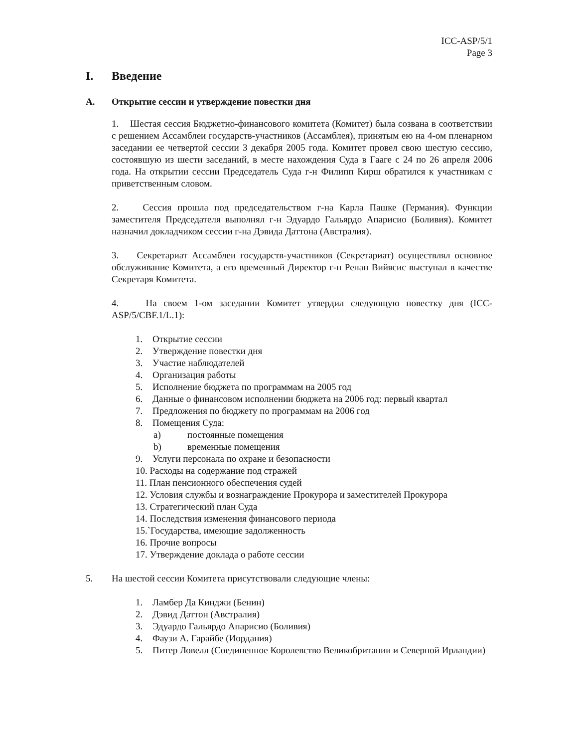ICC-ASP/5/1
Page 3
I. Введение
A. Открытие сессии и утверждение повестки дня
1. Шестая сессия Бюджетно-финансового комитета (Комитет) была созвана в соответствии с решением Ассамблеи государств-участников (Ассамблея), принятым ею на 4-ом пленарном заседании ее четвертой сессии 3 декабря 2005 года. Комитет провел свою шестую сессию, состоявшую из шести заседаний, в месте нахождения Суда в Гааге с 24 по 26 апреля 2006 года. На открытии сессии Председатель Суда г-н Филипп Кирш обратился к участникам с приветственным словом.
2. Сессия прошла под председательством г-на Карла Пашке (Германия). Функции заместителя Председателя выполнял г-н Эдуардо Гальярдо Апарисио (Боливия). Комитет назначил докладчиком сессии г-на Дэвида Даттона (Австралия).
3. Секретариат Ассамблеи государств-участников (Секретариат) осуществлял основное обслуживание Комитета, а его временный Директор г-н Ренан Вийясис выступал в качестве Секретаря Комитета.
4. На своем 1-ом заседании Комитет утвердил следующую повестку дня (ICC-ASP/5/CBF.1/L.1):
1. Открытие сессии
2. Утверждение повестки дня
3. Участие наблюдателей
4. Организация работы
5. Исполнение бюджета по программам на 2005 год
6. Данные о финансовом исполнении бюджета на 2006 год: первый квартал
7. Предложения по бюджету по программам на 2006 год
8. Помещения Суда:
a) постоянные помещения
b) временные помещения
9. Услуги персонала по охране и безопасности
10. Расходы на содержание под стражей
11. План пенсионного обеспечения судей
12. Условия службы и вознаграждение Прокурора и заместителей Прокурора
13. Стратегический план Суда
14. Последствия изменения финансового периода
15.`Государства, имеющие задолженность
16. Прочие вопросы
17. Утверждение доклада о работе сессии
5. На шестой сессии Комитета присутствовали следующие члены:
1. Ламбер Да Кинджи (Бенин)
2. Дэвид Даттон (Австралия)
3. Эдуардо Гальярдо Апарисио (Боливия)
4. Фаузи А. Гарайбе (Иордания)
5. Питер Ловелл (Соединенное Королевство Великобритании и Северной Ирландии)